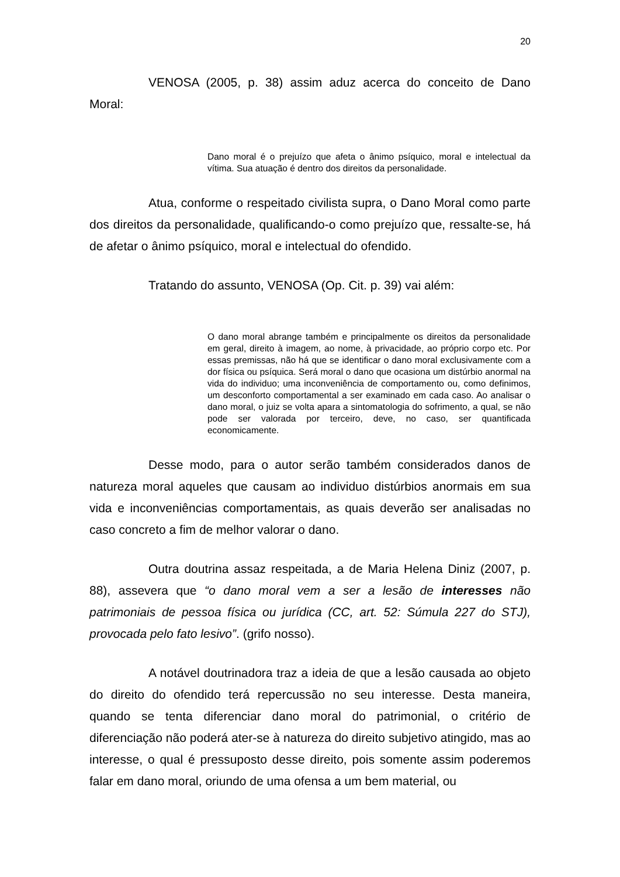20
VENOSA (2005, p. 38) assim aduz acerca do conceito de Dano Moral:
Dano moral é o prejuízo que afeta o ânimo psíquico, moral e intelectual da vítima. Sua atuação é dentro dos direitos da personalidade.
Atua, conforme o respeitado civilista supra, o Dano Moral como parte dos direitos da personalidade, qualificando-o como prejuízo que, ressalte-se, há de afetar o ânimo psíquico, moral e intelectual do ofendido.
Tratando do assunto, VENOSA (Op. Cit. p. 39) vai além:
O dano moral abrange também e principalmente os direitos da personalidade em geral, direito à imagem, ao nome, à privacidade, ao próprio corpo etc. Por essas premissas, não há que se identificar o dano moral exclusivamente com a dor física ou psíquica. Será moral o dano que ocasiona um distúrbio anormal na vida do individuo; uma inconveniência de comportamento ou, como definimos, um desconforto comportamental a ser examinado em cada caso. Ao analisar o dano moral, o juiz se volta apara a sintomatologia do sofrimento, a qual, se não pode ser valorada por terceiro, deve, no caso, ser quantificada economicamente.
Desse modo, para o autor serão também considerados danos de natureza moral aqueles que causam ao individuo distúrbios anormais em sua vida e inconveniências comportamentais, as quais deverão ser analisadas no caso concreto a fim de melhor valorar o dano.
Outra doutrina assaz respeitada, a de Maria Helena Diniz (2007, p. 88), assevera que “o dano moral vem a ser a lesão de interesses não patrimoniais de pessoa física ou jurídica (CC, art. 52: Súmula 227 do STJ), provocada pelo fato lesivo”. (grifo nosso).
A notável doutrinadora traz a ideia de que a lesão causada ao objeto do direito do ofendido terá repercussão no seu interesse. Desta maneira, quando se tenta diferenciar dano moral do patrimonial, o critério de diferenciação não poderá ater-se à natureza do direito subjetivo atingido, mas ao interesse, o qual é pressuposto desse direito, pois somente assim poderemos falar em dano moral, oriundo de uma ofensa a um bem material, ou